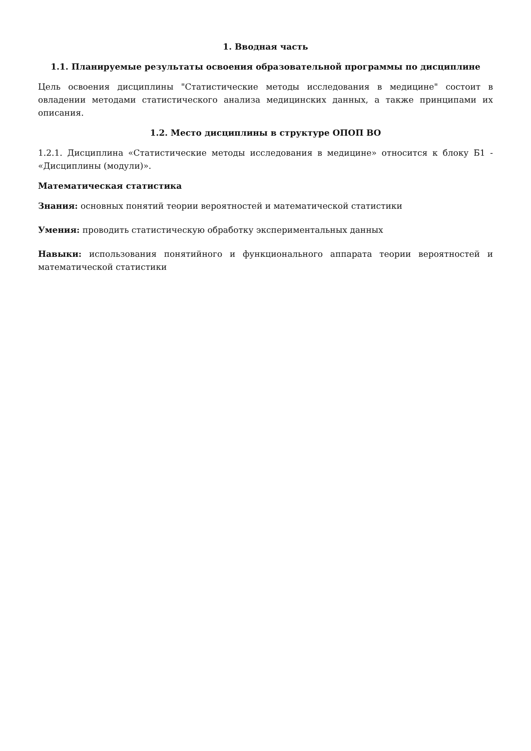1. Вводная часть
1.1. Планируемые результаты освоения образовательной программы по дисциплине
Цель освоения дисциплины "Статистические методы исследования в медицине" состоит в овладении методами статистического анализа медицинских данных, а также принципами их описания.
1.2. Место дисциплины в структуре ОПОП ВО
1.2.1. Дисциплина «Статистические методы исследования в медицине» относится к блоку Б1 - «Дисциплины (модули)».
Математическая статистика
Знания: основных понятий теории вероятностей и математической статистики
Умения: проводить статистическую обработку экспериментальных данных
Навыки: использования понятийного и функционального аппарата теории вероятностей и математической статистики